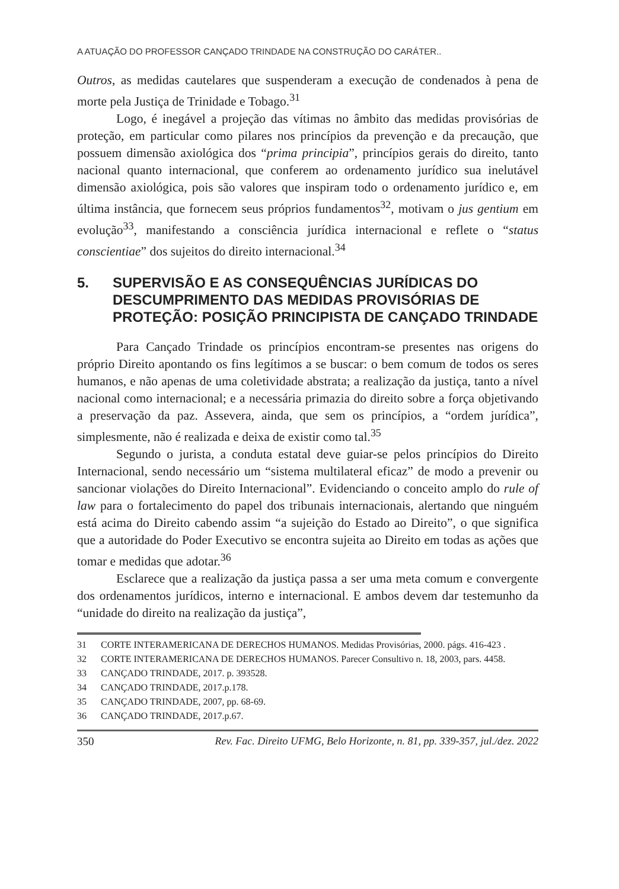A ATUAÇÃO DO PROFESSOR CANÇADO TRINDADE NA CONSTRUÇÃO DO CARÁTER..
Outros, as medidas cautelares que suspenderam a execução de condenados à pena de morte pela Justiça de Trinidade e Tobago.<sup>31</sup>
Logo, é inegável a projeção das vítimas no âmbito das medidas provisórias de proteção, em particular como pilares nos princípios da prevenção e da precaução, que possuem dimensão axiológica dos “prima principia”, princípios gerais do direito, tanto nacional quanto internacional, que conferem ao ordenamento jurídico sua inelutável dimensão axiológica, pois são valores que inspiram todo o ordenamento jurídico e, em última instância, que fornecem seus próprios fundamentos<sup>32</sup>, motivam o jus gentium em evolução<sup>33</sup>, manifestando a consciência jurídica internacional e reflete o “status conscientiae” dos sujeitos do direito internacional.<sup>34</sup>
5. SUPERVISÃO E AS CONSEQUÊNCIAS JURÍDICAS DO DESCUMPRIMENTO DAS MEDIDAS PROVISÓRIAS DE PROTEÇÃO: POSIÇÃO PRINCIPISTA DE CANÇADO TRINDADE
Para Cançado Trindade os princípios encontram-se presentes nas origens do próprio Direito apontando os fins legítimos a se buscar: o bem comum de todos os seres humanos, e não apenas de uma coletividade abstrata; a realização da justiça, tanto a nível nacional como internacional; e a necessária primazia do direito sobre a força objetivando a preservação da paz. Assevera, ainda, que sem os princípios, a “ordem jurídica”, simplesmente, não é realizada e deixa de existir como tal.<sup>35</sup>
Segundo o jurista, a conduta estatal deve guiar-se pelos princípios do Direito Internacional, sendo necessário um “sistema multilateral eficaz” de modo a prevenir ou sancionar violações do Direito Internacional”. Evidenciando o conceito amplo do rule of law para o fortalecimento do papel dos tribunais internacionais, alertando que ninguém está acima do Direito cabendo assim “a sujeição do Estado ao Direito”, o que significa que a autoridade do Poder Executivo se encontra sujeita ao Direito em todas as ações que tomar e medidas que adotar.<sup>36</sup>
Esclarece que a realização da justiça passa a ser uma meta comum e convergente dos ordenamentos jurídicos, interno e internacional. E ambos devem dar testemunho da “unidade do direito na realização da justiça”,
31 CORTE INTERAMERICANA DE DERECHOS HUMANOS. Medidas Provisórias, 2000. págs. 416-423 .
32 CORTE INTERAMERICANA DE DERECHOS HUMANOS. Parecer Consultivo n. 18, 2003, pars. 4458.
33 CANÇADO TRINDADE, 2017. p. 393528.
34 CANÇADO TRINDADE, 2017.p.178.
35 CANÇADO TRINDADE, 2007, pp. 68-69.
36 CANÇADO TRINDADE, 2017.p.67.
350 Rev. Fac. Direito UFMG, Belo Horizonte, n. 81, pp. 339-357, jul./dez. 2022